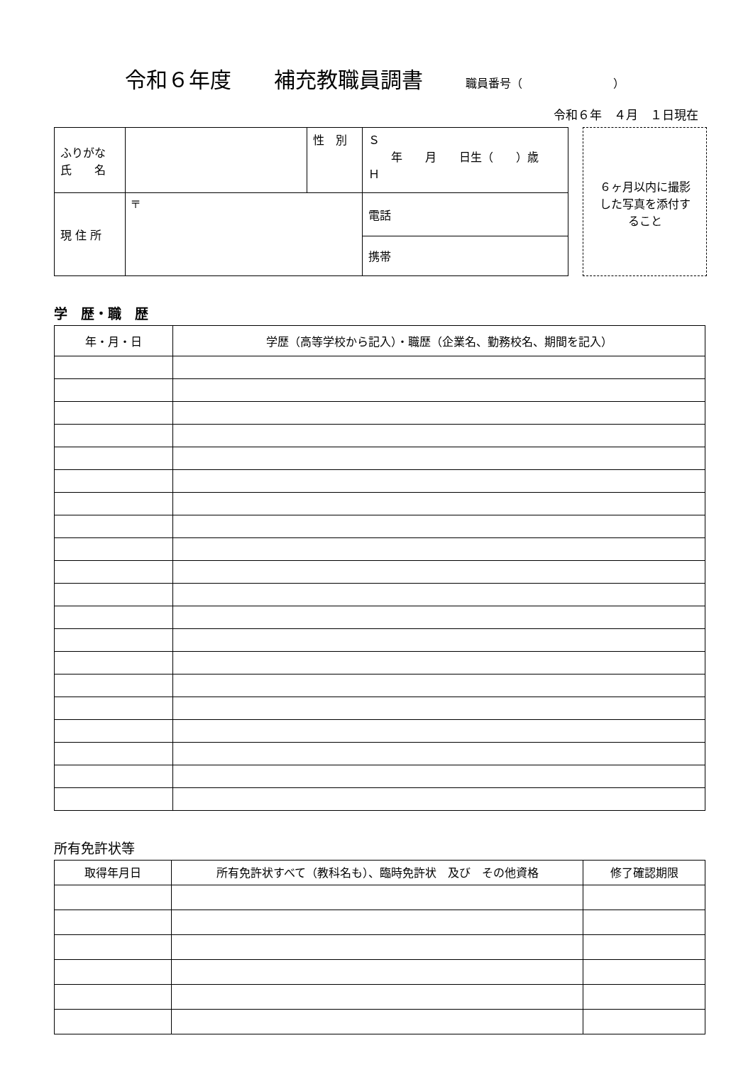令和６年度　　補充教職員調書 職員番号（　　　　　　　　）
令和６年　４月　１日現在
| ふりがな 氏 名 | | 性 別 | Ｓ 年 月 日生（ ）歳 Ｈ |
| 現 住 所 | 〒 | | 電話 |
| | | | 携帯 |
６ヶ月以内に撮影
した写真を添付す
ること
学　歴・職　歴
| 年・月・日 | 学歴（高等学校から記入）・職歴（企業名、勤務校名、期間を記入） |
| --- | --- |
所有免許状等
| 取得年月日 | 所有免許状すべて（教科名も）、臨時免許状 及び その他資格 | 修了確認期限 |
| --- | --- | --- |